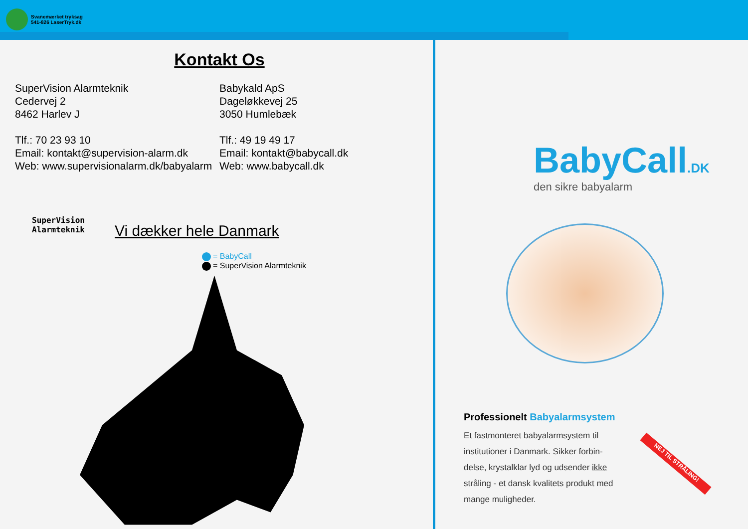Svanemærket tryksag
541-826 LaserTryk.dk
Kontakt Os
SuperVision Alarmteknik
Cedervej 2
8462 Harlev J
Tlf.: 70 23 93 10
Email: kontakt@supervision-alarm.dk
Web: www.supervisionalarm.dk/babyalarm
Babykald ApS
Dageløkkevej 25
3050 Humlebæk
Tlf.: 49 19 49 17
Email: kontakt@babycall.dk
Web: www.babycall.dk
Vi dækker hele Danmark
= BabyCall
= SuperVision Alarmteknik
SuperVision
Alarmteknik
BabyCall.DK
den sikre babyalarm
Professionelt Babyalarmsystem
Et fastmonteret babyalarmsystem til institutioner i Danmark. Sikker forbin-delse, krystalklar lyd og udsender ikke stråling - et dansk kvalitets produkt med mange muligheder.
NEJ TIL STRÅLING!